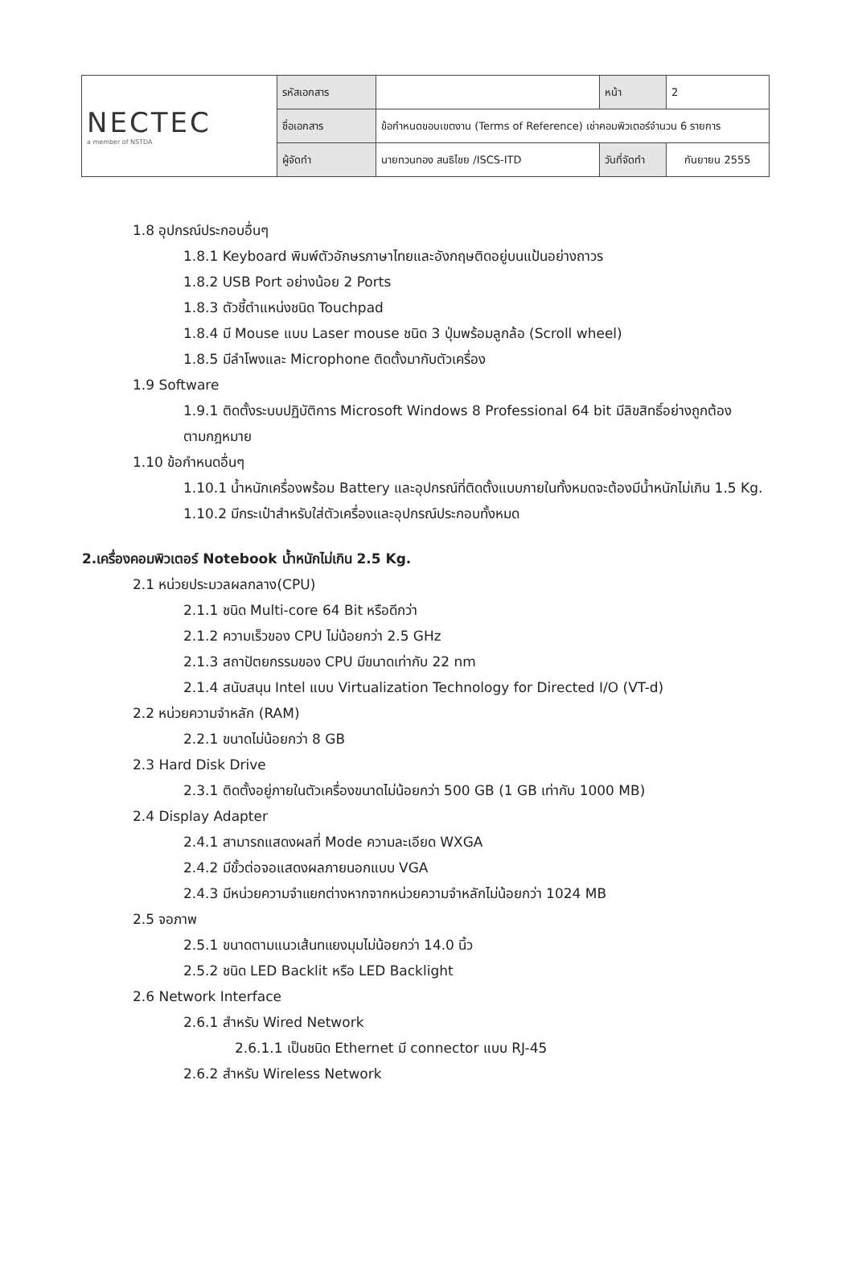| NECTEC a member of NSTDA | รหัสเอกสาร | | หน้า | 2 |
| | ชื่อเอกสาร | ข้อกำหนดขอบเขตงาน (Terms of Reference) เช่าคอมพิวเตอร์จำนวน 6 รายการ | | |
| | ผู้จัดทำ | นายทวนทอง สนธิไชย /ISCS-ITD | วันที่จัดทำ | กันยายน 2555 |
1.8 อุปกรณ์ประกอบอื่นๆ
1.8.1 Keyboard พิมพ์ตัวอักษรภาษาไทยและอังกฤษติดอยู่บนแป้นอย่างถาวร
1.8.2 USB Port อย่างน้อย 2 Ports
1.8.3 ตัวชี้ตำแหน่งชนิด Touchpad
1.8.4 มี Mouse แบบ Laser mouse ชนิด 3 ปุ่มพร้อมลูกล้อ (Scroll wheel)
1.8.5 มีลำโพงและ Microphone ติดตั้งมากับตัวเครื่อง
1.9 Software
1.9.1 ติดตั้งระบบปฏิบัติการ Microsoft Windows 8 Professional 64 bit มีลิขสิทธิ์อย่างถูกต้อง
ตามกฎหมาย
1.10 ข้อกำหนดอื่นๆ
1.10.1 น้ำหนักเครื่องพร้อม Battery และอุปกรณ์ที่ติดตั้งแบบภายในทั้งหมดจะต้องมีน้ำหนักไม่เกิน 1.5 Kg.
1.10.2 มีกระเป๋าสำหรับใส่ตัวเครื่องและอุปกรณ์ประกอบทั้งหมด
2.เครื่องคอมพิวเตอร์ Notebook น้ำหนักไม่เกิน 2.5 Kg.
2.1 หน่วยประมวลผลกลาง(CPU)
2.1.1 ชนิด Multi-core 64 Bit หรือดีกว่า
2.1.2 ความเร็วของ CPU ไม่น้อยกว่า 2.5 GHz
2.1.3 สถาปัตยกรรมของ CPU มีขนาดเท่ากับ 22 nm
2.1.4 สนับสนุน Intel แบบ Virtualization Technology for Directed I/O (VT-d)
2.2 หน่วยความจำหลัก (RAM)
2.2.1 ขนาดไม่น้อยกว่า 8 GB
2.3 Hard Disk Drive
2.3.1 ติดตั้งอยู่ภายในตัวเครื่องขนาดไม่น้อยกว่า 500 GB (1 GB เท่ากับ 1000 MB)
2.4 Display Adapter
2.4.1 สามารถแสดงผลที่ Mode ความละเอียด WXGA
2.4.2 มีขั้วต่อจอแสดงผลภายนอกแบบ VGA
2.4.3 มีหน่วยความจำแยกต่างหากจากหน่วยความจำหลักไม่น้อยกว่า 1024 MB
2.5 จอภาพ
2.5.1 ขนาดตามแนวเส้นทแยงมุมไม่น้อยกว่า 14.0 นิ้ว
2.5.2 ชนิด LED Backlit หรือ LED Backlight
2.6 Network Interface
2.6.1 สำหรับ Wired Network
2.6.1.1 เป็นชนิด Ethernet มี connector แบบ RJ-45
2.6.2 สำหรับ Wireless Network